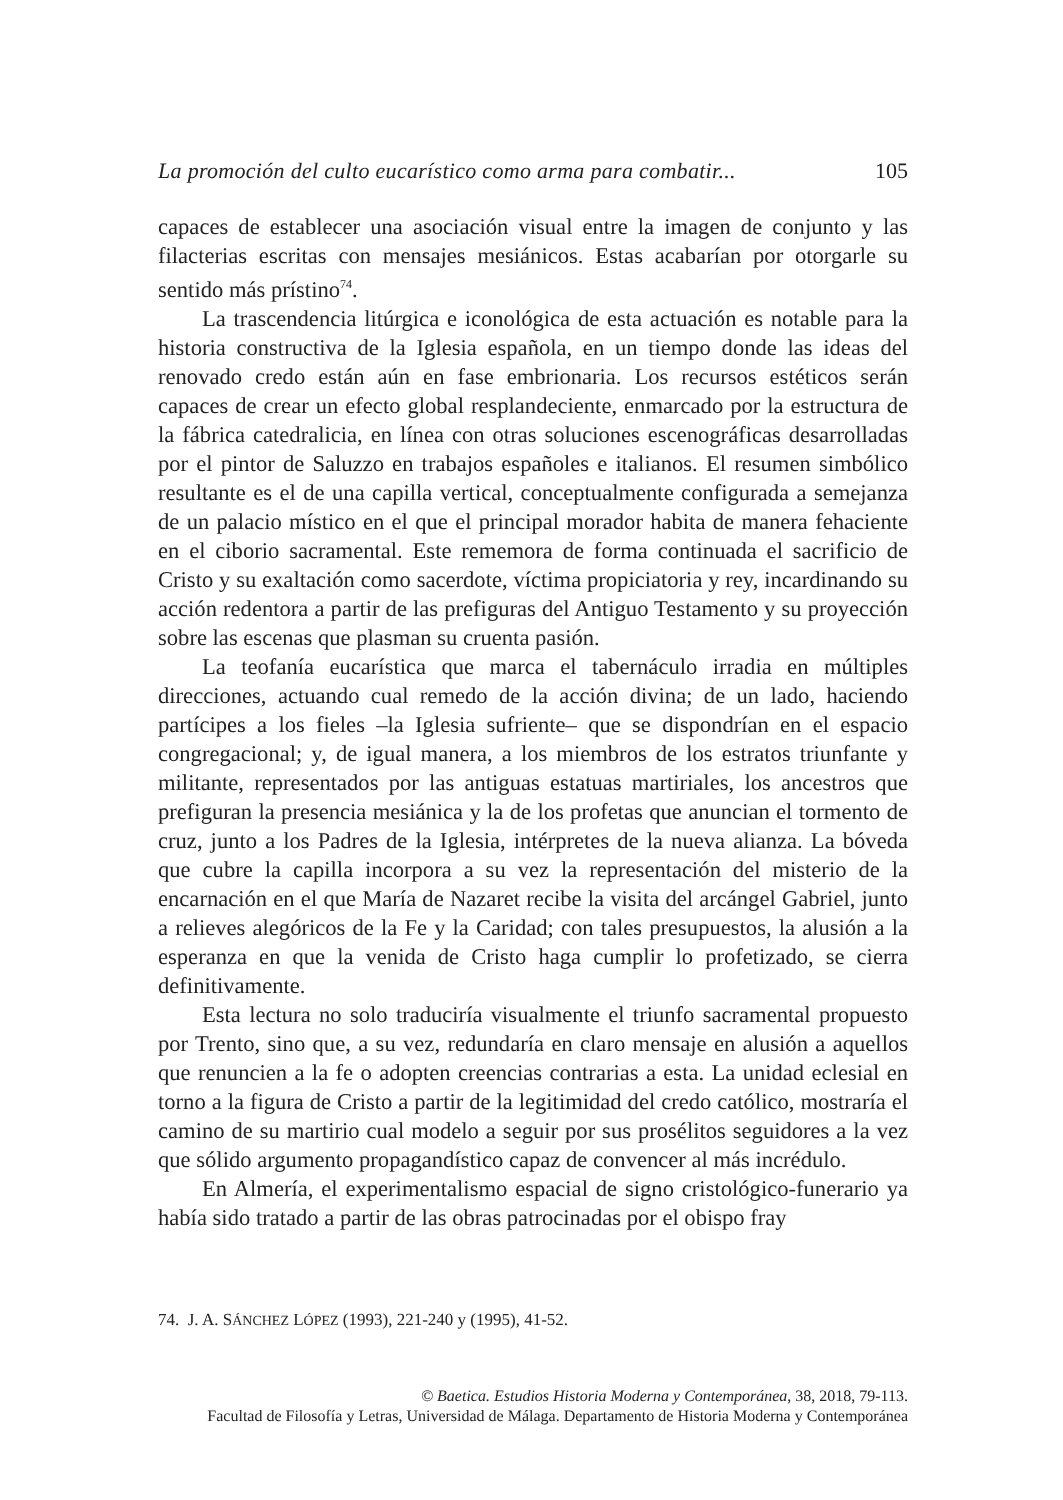La promoción del culto eucarístico como arma para combatir... 105
capaces de establecer una asociación visual entre la imagen de conjunto y las filacterias escritas con mensajes mesiánicos. Estas acabarían por otorgarle su sentido más prístino<sup>74</sup>.
La trascendencia litúrgica e iconológica de esta actuación es notable para la historia constructiva de la Iglesia española, en un tiempo donde las ideas del renovado credo están aún en fase embrionaria. Los recursos estéticos serán capaces de crear un efecto global resplandeciente, enmarcado por la estructura de la fábrica catedralicia, en línea con otras soluciones escenográficas desarrolladas por el pintor de Saluzzo en trabajos españoles e italianos. El resumen simbólico resultante es el de una capilla vertical, conceptualmente configurada a semejanza de un palacio místico en el que el principal morador habita de manera fehaciente en el ciborio sacramental. Este rememora de forma continuada el sacrificio de Cristo y su exaltación como sacerdote, víctima propiciatoria y rey, incardinando su acción redentora a partir de las prefiguras del Antiguo Testamento y su proyección sobre las escenas que plasman su cruenta pasión.
La teofanía eucarística que marca el tabernáculo irradia en múltiples direcciones, actuando cual remedo de la acción divina; de un lado, haciendo partícipes a los fieles –la Iglesia sufriente– que se dispondrían en el espacio congregacional; y, de igual manera, a los miembros de los estratos triunfante y militante, representados por las antiguas estatuas martiriales, los ancestros que prefiguran la presencia mesiánica y la de los profetas que anuncian el tormento de cruz, junto a los Padres de la Iglesia, intérpretes de la nueva alianza. La bóveda que cubre la capilla incorpora a su vez la representación del misterio de la encarnación en el que María de Nazaret recibe la visita del arcángel Gabriel, junto a relieves alegóricos de la Fe y la Caridad; con tales presupuestos, la alusión a la esperanza en que la venida de Cristo haga cumplir lo profetizado, se cierra definitivamente.
Esta lectura no solo traduciría visualmente el triunfo sacramental propuesto por Trento, sino que, a su vez, redundaría en claro mensaje en alusión a aquellos que renuncien a la fe o adopten creencias contrarias a esta. La unidad eclesial en torno a la figura de Cristo a partir de la legitimidad del credo católico, mostraría el camino de su martirio cual modelo a seguir por sus prosélitos seguidores a la vez que sólido argumento propagandístico capaz de convencer al más incrédulo.
En Almería, el experimentalismo espacial de signo cristológico-funerario ya había sido tratado a partir de las obras patrocinadas por el obispo fray
74. J. A. SÁNCHEZ LÓPEZ (1993), 221-240 y (1995), 41-52.
© Baetica. Estudios Historia Moderna y Contemporánea, 38, 2018, 79-113.
Facultad de Filosofía y Letras, Universidad de Málaga. Departamento de Historia Moderna y Contemporánea